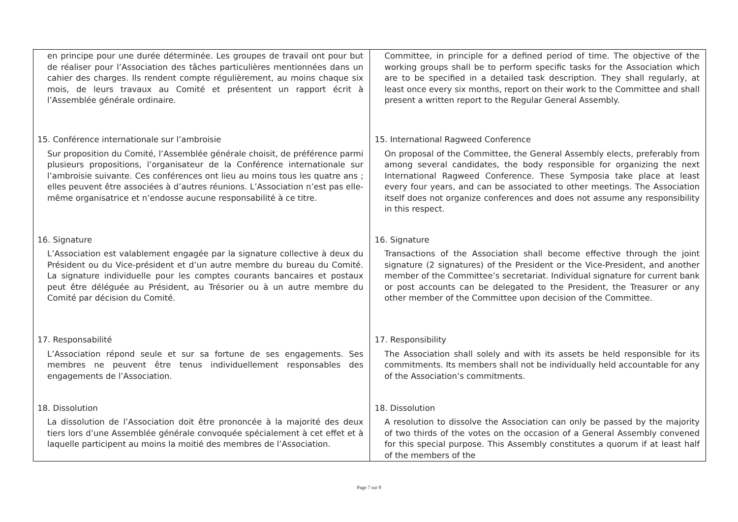| en principe pour une durée déterminée. Les groupes de travail ont pour but de réaliser pour l’Association des tâches particulières mentionnées dans un cahier des charges. Ils rendent compte régulièrement, au moins chaque six mois, de leurs travaux au Comité et présentent un rapport écrit à l’Assemblée générale ordinaire. 15. Conférence internationale sur l’ambroisie Sur proposition du Comité, l’Assemblée générale choisit, de préférence parmi plusieurs propositions, l’organisateur de la Conférence internationale sur l’ambroisie suivante. Ces conférences ont lieu au moins tous les quatre ans ; elles peuvent être associées à d’autres réunions. L’Association n’est pas elle-même organisatrice et n’endosse aucune responsabilité à ce titre. 16. Signature L’Association est valablement engagée par la signature collective à deux du Président ou du Vice-président et d’un autre membre du bureau du Comité. La signature individuelle pour les comptes courants bancaires et postaux peut être déléguée au Président, au Trésorier ou à un autre membre du Comité par décision du Comité. 17. Responsabilité L’Association répond seule et sur sa fortune de ses engagements. Ses membres ne peuvent être tenus individuellement responsables des engagements de l’Association. 18. Dissolution La dissolution de l’Association doit être prononcée à la majorité des deux tiers lors d’une Assemblée générale convoquée spécialement à cet effet et à laquelle participent au moins la moitié des membres de l’Association. | Committee, in principle for a defined period of time. The objective of the working groups shall be to perform specific tasks for the Association which are to be specified in a detailed task description. They shall regularly, at least once every six months, report on their work to the Committee and shall present a written report to the Regular General Assembly. 15. International Ragweed Conference On proposal of the Committee, the General Assembly elects, preferably from among several candidates, the body responsible for organizing the next International Ragweed Conference. These Symposia take place at least every four years, and can be associated to other meetings. The Association itself does not organize conferences and does not assume any responsibility in this respect. 16. Signature Transactions of the Association shall become effective through the joint signature (2 signatures) of the President or the Vice-President, and another member of the Committee’s secretariat. Individual signature for current bank or post accounts can be delegated to the President, the Treasurer or any other member of the Committee upon decision of the Committee. 17. Responsibility The Association shall solely and with its assets be held responsible for its commitments. Its members shall not be individually held accountable for any of the Association’s commitments. 18. Dissolution A resolution to dissolve the Association can only be passed by the majority of two thirds of the votes on the occasion of a General Assembly convened for this special purpose. This Assembly constitutes a quorum if at least half of the members of the |
Page 7 sur 8